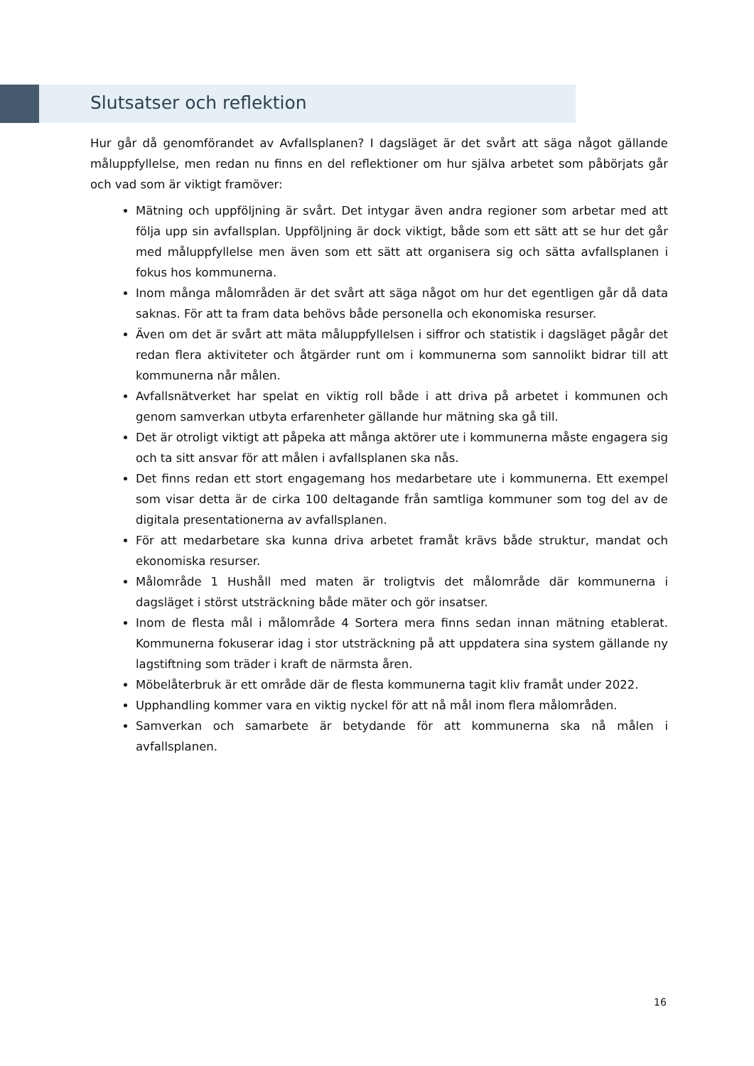Slutsatser och reflektion
Hur går då genomförandet av Avfallsplanen? I dagsläget är det svårt att säga något gällande måluppfyllelse, men redan nu finns en del reflektioner om hur själva arbetet som påbörjats går och vad som är viktigt framöver:
Mätning och uppföljning är svårt. Det intygar även andra regioner som arbetar med att följa upp sin avfallsplan. Uppföljning är dock viktigt, både som ett sätt att se hur det går med måluppfyllelse men även som ett sätt att organisera sig och sätta avfallsplanen i fokus hos kommunerna.
Inom många målområden är det svårt att säga något om hur det egentligen går då data saknas. För att ta fram data behövs både personella och ekonomiska resurser.
Även om det är svårt att mäta måluppfyllelsen i siffror och statistik i dagsläget pågår det redan flera aktiviteter och åtgärder runt om i kommunerna som sannolikt bidrar till att kommunerna når målen.
Avfallsnätverket har spelat en viktig roll både i att driva på arbetet i kommunen och genom samverkan utbyta erfarenheter gällande hur mätning ska gå till.
Det är otroligt viktigt att påpeka att många aktörer ute i kommunerna måste engagera sig och ta sitt ansvar för att målen i avfallsplanen ska nås.
Det finns redan ett stort engagemang hos medarbetare ute i kommunerna. Ett exempel som visar detta är de cirka 100 deltagande från samtliga kommuner som tog del av de digitala presentationerna av avfallsplanen.
För att medarbetare ska kunna driva arbetet framåt krävs både struktur, mandat och ekonomiska resurser.
Målområde 1 Hushåll med maten är troligtvis det målområde där kommunerna i dagsläget i störst utsträckning både mäter och gör insatser.
Inom de flesta mål i målområde 4 Sortera mera finns sedan innan mätning etablerat. Kommunerna fokuserar idag i stor utsträckning på att uppdatera sina system gällande ny lagstiftning som träder i kraft de närmsta åren.
Möbelåterbruk är ett område där de flesta kommunerna tagit kliv framåt under 2022.
Upphandling kommer vara en viktig nyckel för att nå mål inom flera målområden.
Samverkan och samarbete är betydande för att kommunerna ska nå målen i avfallsplanen.
16